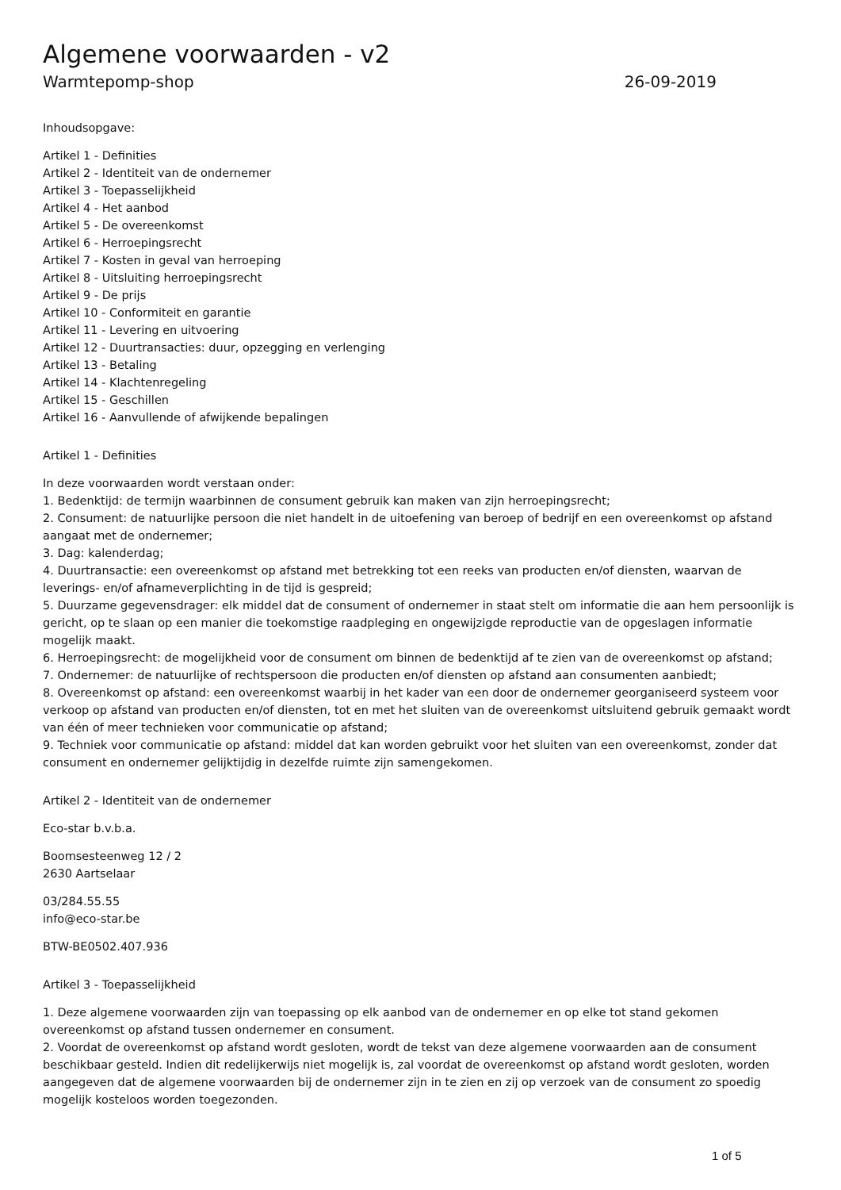Algemene voorwaarden - v2
Warmtepomp-shop 26-09-2019
Inhoudsopgave:
Artikel 1 - Definities
Artikel 2 - Identiteit van de ondernemer
Artikel 3 - Toepasselijkheid
Artikel 4 - Het aanbod
Artikel 5 - De overeenkomst
Artikel 6 - Herroepingsrecht
Artikel 7 - Kosten in geval van herroeping
Artikel 8 - Uitsluiting herroepingsrecht
Artikel 9 - De prijs
Artikel 10 - Conformiteit en garantie
Artikel 11 - Levering en uitvoering
Artikel 12 - Duurtransacties: duur, opzegging en verlenging
Artikel 13 - Betaling
Artikel 14 - Klachtenregeling
Artikel 15 - Geschillen
Artikel 16 - Aanvullende of afwijkende bepalingen
Artikel 1 - Definities
In deze voorwaarden wordt verstaan onder:
1. Bedenktijd: de termijn waarbinnen de consument gebruik kan maken van zijn herroepingsrecht;
2. Consument: de natuurlijke persoon die niet handelt in de uitoefening van beroep of bedrijf en een overeenkomst op afstand aangaat met de ondernemer;
3. Dag: kalenderdag;
4. Duurtransactie: een overeenkomst op afstand met betrekking tot een reeks van producten en/of diensten, waarvan de leverings- en/of afnameverplichting in de tijd is gespreid;
5. Duurzame gegevensdrager: elk middel dat de consument of ondernemer in staat stelt om informatie die aan hem persoonlijk is gericht, op te slaan op een manier die toekomstige raadpleging en ongewijzigde reproductie van de opgeslagen informatie mogelijk maakt.
6. Herroepingsrecht: de mogelijkheid voor de consument om binnen de bedenktijd af te zien van de overeenkomst op afstand;
7. Ondernemer: de natuurlijke of rechtspersoon die producten en/of diensten op afstand aan consumenten aanbiedt;
8. Overeenkomst op afstand: een overeenkomst waarbij in het kader van een door de ondernemer georganiseerd systeem voor verkoop op afstand van producten en/of diensten, tot en met het sluiten van de overeenkomst uitsluitend gebruik gemaakt wordt van één of meer technieken voor communicatie op afstand;
9. Techniek voor communicatie op afstand: middel dat kan worden gebruikt voor het sluiten van een overeenkomst, zonder dat consument en ondernemer gelijktijdig in dezelfde ruimte zijn samengekomen.
Artikel 2 - Identiteit van de ondernemer
Eco-star b.v.b.a.
Boomsesteenweg 12 / 2
2630 Aartselaar
03/284.55.55
info@eco-star.be
BTW-BE0502.407.936
Artikel 3 - Toepasselijkheid
1. Deze algemene voorwaarden zijn van toepassing op elk aanbod van de ondernemer en op elke tot stand gekomen overeenkomst op afstand tussen ondernemer en consument.
2. Voordat de overeenkomst op afstand wordt gesloten, wordt de tekst van deze algemene voorwaarden aan de consument beschikbaar gesteld. Indien dit redelijkerwijs niet mogelijk is, zal voordat de overeenkomst op afstand wordt gesloten, worden aangegeven dat de algemene voorwaarden bij de ondernemer zijn in te zien en zij op verzoek van de consument zo spoedig mogelijk kosteloos worden toegezonden.
1 of 5